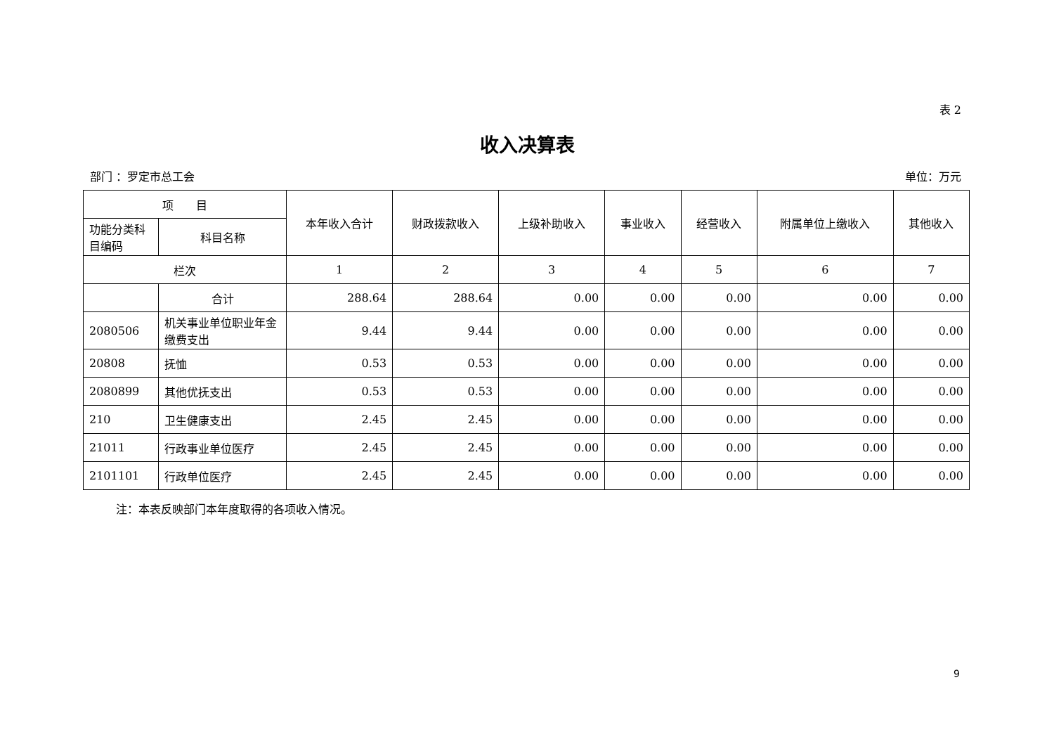表 2
收入决算表
部门 ：罗定市总工会 单位：万元
| 项 目 | | 本年收入合计 | 财政拨款收入 | 上级补助收入 | 事业收入 | 经营收入 | 附属单位上缴收入 | 其他收入 |
| --- | --- | --- | --- | --- | --- | --- | --- | --- |
| 功能分类科目编码 | 科目名称 | | | | | | | |
| 栏次 | | 1 | 2 | 3 | 4 | 5 | 6 | 7 |
| | 合计 | 288.64 | 288.64 | 0.00 | 0.00 | 0.00 | 0.00 | 0.00 |
| 2080506 | 机关事业单位职业年金缴费支出 | 9.44 | 9.44 | 0.00 | 0.00 | 0.00 | 0.00 | 0.00 |
| 20808 | 抚恤 | 0.53 | 0.53 | 0.00 | 0.00 | 0.00 | 0.00 | 0.00 |
| 2080899 | 其他优抚支出 | 0.53 | 0.53 | 0.00 | 0.00 | 0.00 | 0.00 | 0.00 |
| 210 | 卫生健康支出 | 2.45 | 2.45 | 0.00 | 0.00 | 0.00 | 0.00 | 0.00 |
| 21011 | 行政事业单位医疗 | 2.45 | 2.45 | 0.00 | 0.00 | 0.00 | 0.00 | 0.00 |
| 2101101 | 行政单位医疗 | 2.45 | 2.45 | 0.00 | 0.00 | 0.00 | 0.00 | 0.00 |
注：本表反映部门本年度取得的各项收入情况。
9